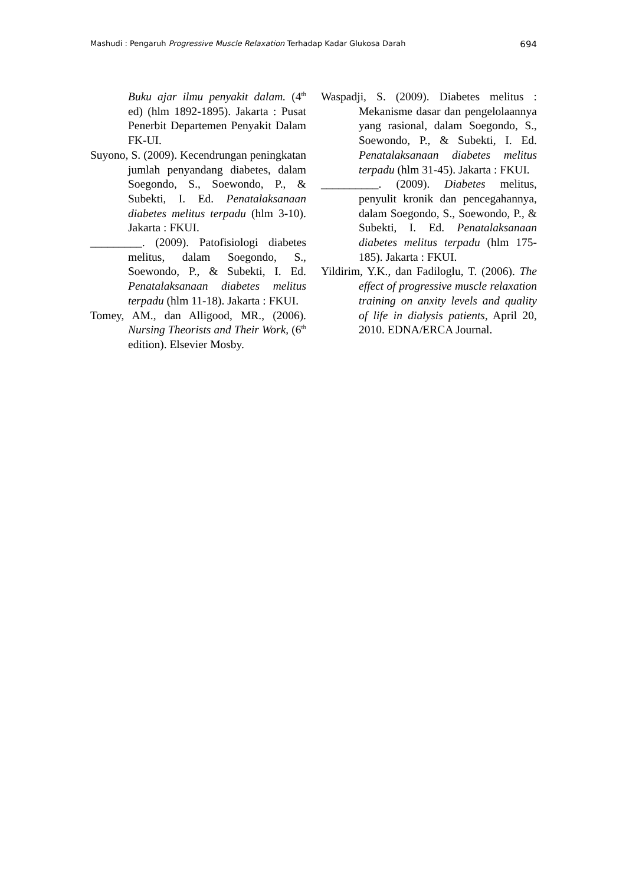Mashudi : Pengaruh Progressive Muscle Relaxation Terhadap Kadar Glukosa Darah 694
Buku ajar ilmu penyakit dalam. (4<sup>th</sup> ed) (hlm 1892-1895). Jakarta : Pusat Penerbit Departemen Penyakit Dalam FK-UI.
Suyono, S. (2009). Kecendrungan peningkatan jumlah penyandang diabetes, dalam Soegondo, S., Soewondo, P., & Subekti, I. Ed. Penatalaksanaan diabetes melitus terpadu (hlm 3-10). Jakarta : FKUI.
_________. (2009). Patofisiologi diabetes melitus, dalam Soegondo, S., Soewondo, P., & Subekti, I. Ed. Penatalaksanaan diabetes melitus terpadu (hlm 11-18). Jakarta : FKUI.
Tomey, AM., dan Alligood, MR., (2006). Nursing Theorists and Their Work, (6<sup>th</sup> edition). Elsevier Mosby.
Waspadji, S. (2009). Diabetes melitus : Mekanisme dasar dan pengelolaannya yang rasional, dalam Soegondo, S., Soewondo, P., & Subekti, I. Ed. Penatalaksanaan diabetes melitus terpadu (hlm 31-45). Jakarta : FKUI.
__________. (2009). Diabetes melitus, penyulit kronik dan pencegahannya, dalam Soegondo, S., Soewondo, P., & Subekti, I. Ed. Penatalaksanaan diabetes melitus terpadu (hlm 175-185). Jakarta : FKUI.
Yildirim, Y.K., dan Fadiloglu, T. (2006). The effect of progressive muscle relaxation training on anxity levels and quality of life in dialysis patients, April 20, 2010. EDNA/ERCA Journal.